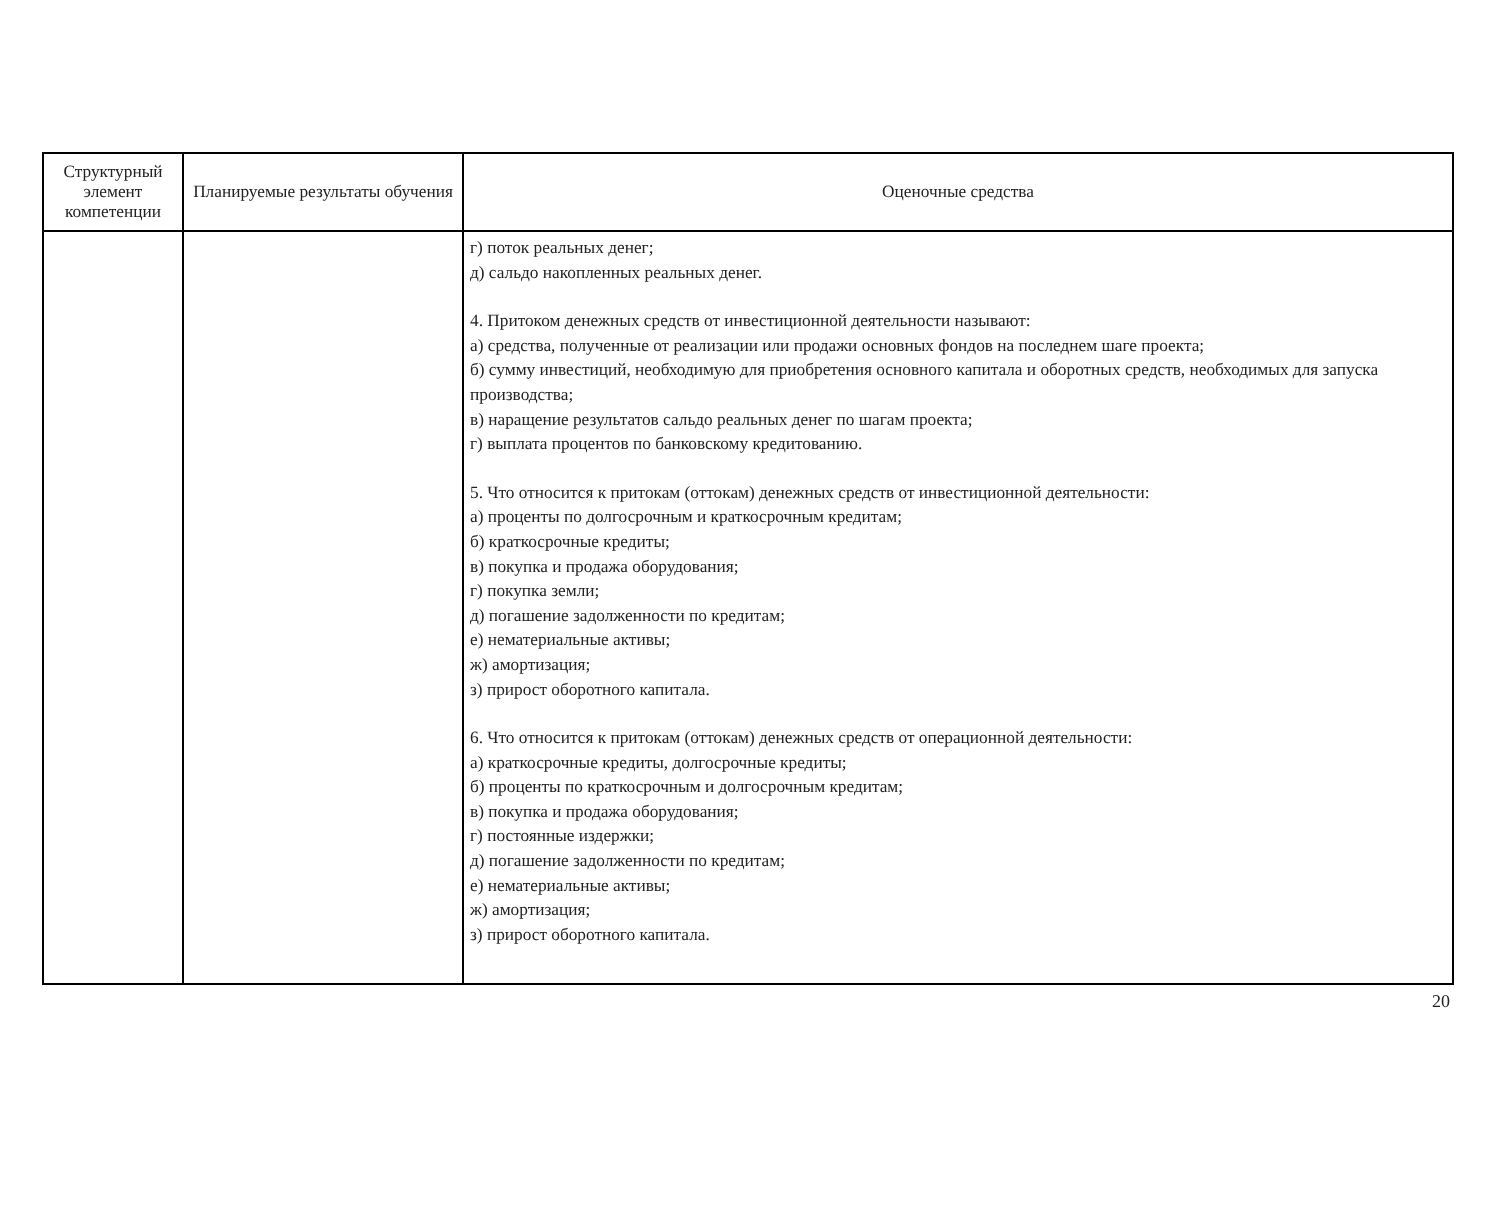| Структурный элемент компетенции | Планируемые результаты обучения | Оценочные средства |
| --- | --- | --- |
| | | г) поток реальных денег; д) сальдо накопленных реальных денег. 4. Притоком денежных средств от инвестиционной деятельности называют: а) средства, полученные от реализации или продажи основных фондов на последнем шаге проекта; б) сумму инвестиций, необходимую для приобретения основного капитала и оборотных средств, необходимых для запуска производства; в) наращение результатов сальдо реальных денег по шагам проекта; г) выплата процентов по банковскому кредитованию. 5. Что относится к притокам (оттокам) денежных средств от инвестиционной деятельности: а) проценты по долгосрочным и краткосрочным кредитам; б) краткосрочные кредиты; в) покупка и продажа оборудования; г) покупка земли; д) погашение задолженности по кредитам; е) нематериальные активы; ж) амортизация; з) прирост оборотного капитала. 6. Что относится к притокам (оттокам) денежных средств от операционной деятельности: а) краткосрочные кредиты, долгосрочные кредиты; б) проценты по краткосрочным и долгосрочным кредитам; в) покупка и продажа оборудования; г) постоянные издержки; д) погашение задолженности по кредитам; е) нематериальные активы; ж) амортизация; з) прирост оборотного капитала. |
20